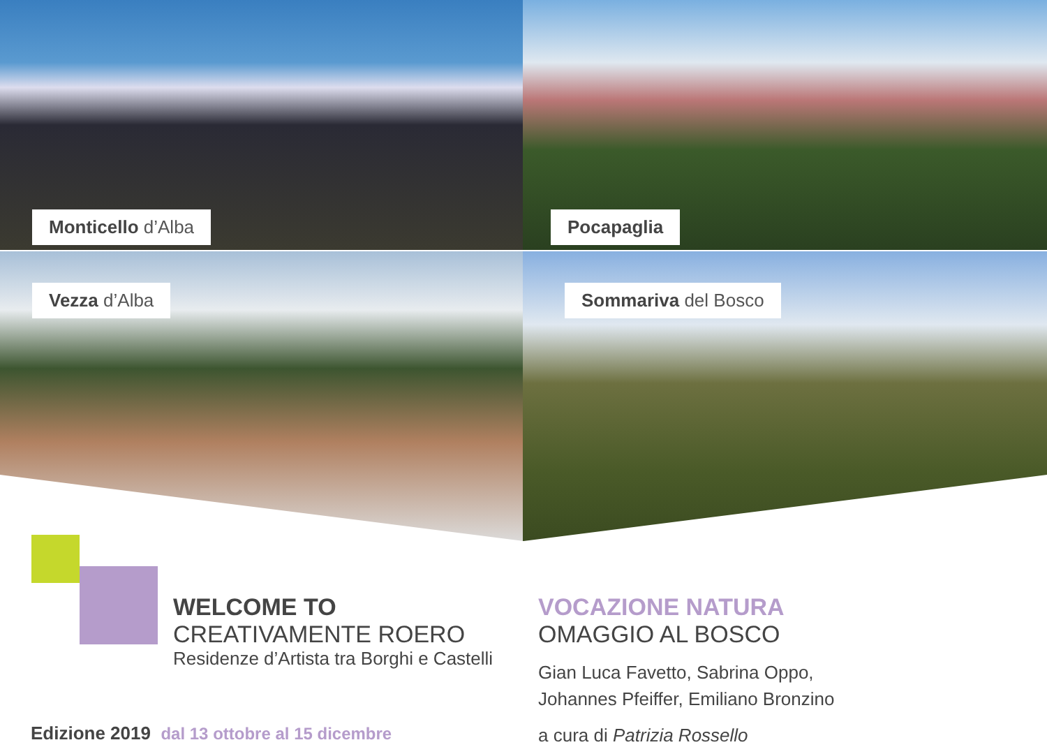Monticello d’Alba
Pocapaglia
Vezza d’Alba
Sommariva del Bosco
WELCOME TO
CREATIVAMENTE ROERO
Residenze d’Artista tra Borghi e Castelli
Edizione 2019 dal 13 ottobre al 15 dicembre
VOCAZIONE NATURA
OMAGGIO AL BOSCO
Gian Luca Favetto, Sabrina Oppo,
Johannes Pfeiffer, Emiliano Bronzino
a cura di Patrizia Rossello